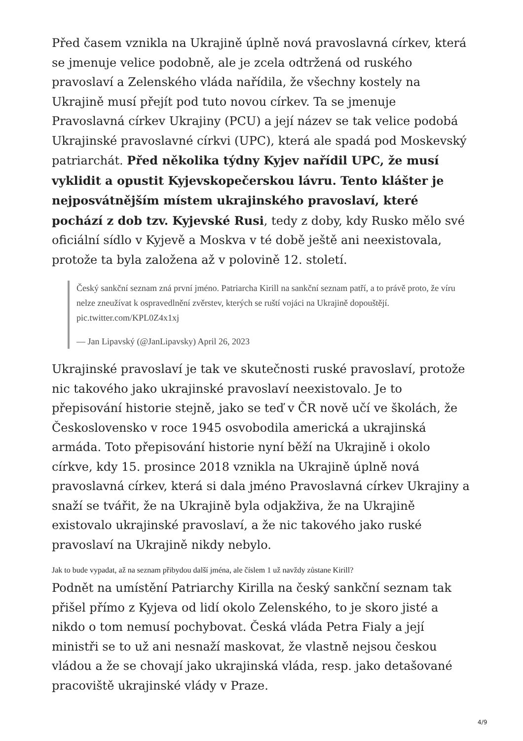Před časem vznikla na Ukrajině úplně nová pravoslavná církev, která se jmenuje velice podobně, ale je zcela odtržená od ruského pravoslaví a Zelenského vláda nařídila, že všechny kostely na Ukrajině musí přejít pod tuto novou církev. Ta se jmenuje Pravoslavná církev Ukrajiny (PCU) a její název se tak velice podobá Ukrajinské pravoslavné církvi (UPC), která ale spadá pod Moskevský patriarchát. Před několika týdny Kyjev nařídil UPC, že musí vyklidit a opustit Kyjevskopečerskou lávru. Tento klášter je nejposvátnějším místem ukrajinského pravoslaví, které pochází z dob tzv. Kyjevské Rusi, tedy z doby, kdy Rusko mělo své oficiální sídlo v Kyjevě a Moskva v té době ještě ani neexistovala, protože ta byla založena až v polovině 12. století.
Český sankční seznam zná první jméno. Patriarcha Kirill na sankční seznam patří, a to právě proto, že víru nelze zneužívat k ospravedlnění zvěrstev, kterých se ruští vojáci na Ukrajině dopouštějí. pic.twitter.com/KPL0Z4x1xj
— Jan Lipavský (@JanLipavsky) April 26, 2023
Ukrajinské pravoslaví je tak ve skutečnosti ruské pravoslaví, protože nic takového jako ukrajinské pravoslaví neexistovalo. Je to přepisování historie stejně, jako se teď v ČR nově učí ve školách, že Československo v roce 1945 osvobodila americká a ukrajinská armáda. Toto přepisování historie nyní běží na Ukrajině i okolo církve, kdy 15. prosince 2018 vznikla na Ukrajině úplně nová pravoslavná církev, která si dala jméno Pravoslavná církev Ukrajiny a snaží se tvářit, že na Ukrajině byla odjakživa, že na Ukrajině existovalo ukrajinské pravoslaví, a že nic takového jako ruské pravoslaví na Ukrajině nikdy nebylo.
Jak to bude vypadat, až na seznam přibydou další jména, ale číslem 1 už navždy zůstane Kirill?
Podnět na umístění Patriarchy Kirilla na český sankční seznam tak přišel přímo z Kyjeva od lidí okolo Zelenského, to je skoro jisté a nikdo o tom nemusí pochybovat. Česká vláda Petra Fialy a její ministři se to už ani nesnaží maskovat, že vlastně nejsou českou vládou a že se chovají jako ukrajinská vláda, resp. jako detašované pracoviště ukrajinské vlády v Praze.
4/9